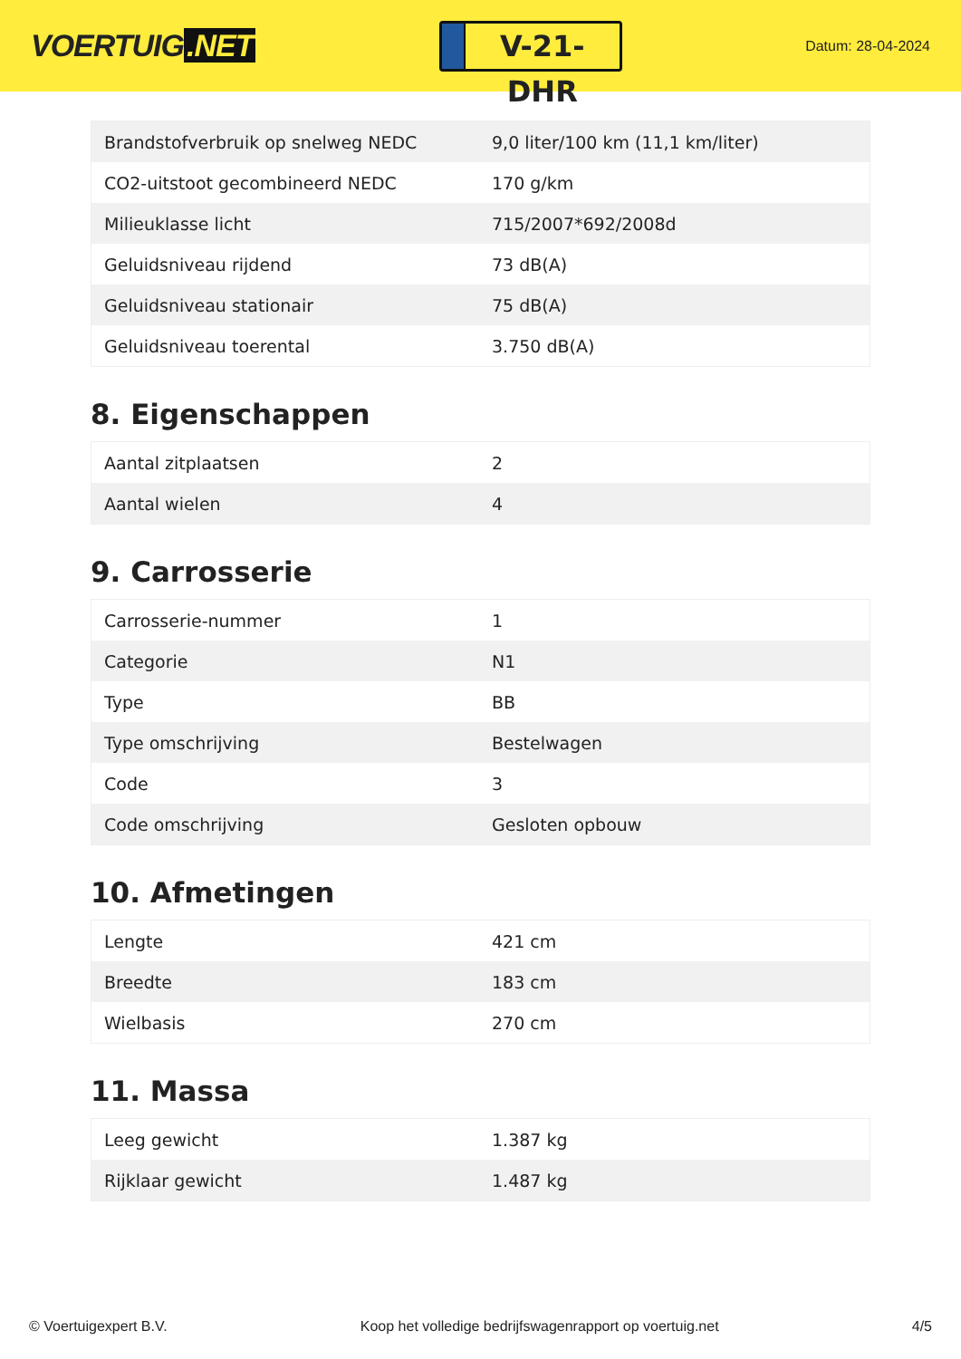VOERTUIG.NET
V-21-DHR
Datum: 28-04-2024
| Brandstofverbruik op snelweg NEDC | 9,0 liter/100 km (11,1 km/liter) |
| CO2-uitstoot gecombineerd NEDC | 170 g/km |
| Milieuklasse licht | 715/2007*692/2008d |
| Geluidsniveau rijdend | 73 dB(A) |
| Geluidsniveau stationair | 75 dB(A) |
| Geluidsniveau toerental | 3.750 dB(A) |
8. Eigenschappen
| Aantal zitplaatsen | 2 |
| Aantal wielen | 4 |
9. Carrosserie
| Carrosserie-nummer | 1 |
| Categorie | N1 |
| Type | BB |
| Type omschrijving | Bestelwagen |
| Code | 3 |
| Code omschrijving | Gesloten opbouw |
10. Afmetingen
| Lengte | 421 cm |
| Breedte | 183 cm |
| Wielbasis | 270 cm |
11. Massa
| Leeg gewicht | 1.387 kg |
| Rijklaar gewicht | 1.487 kg |
© Voertuigexpert B.V. Koop het volledige bedrijfswagenrapport op voertuig.net 4/5